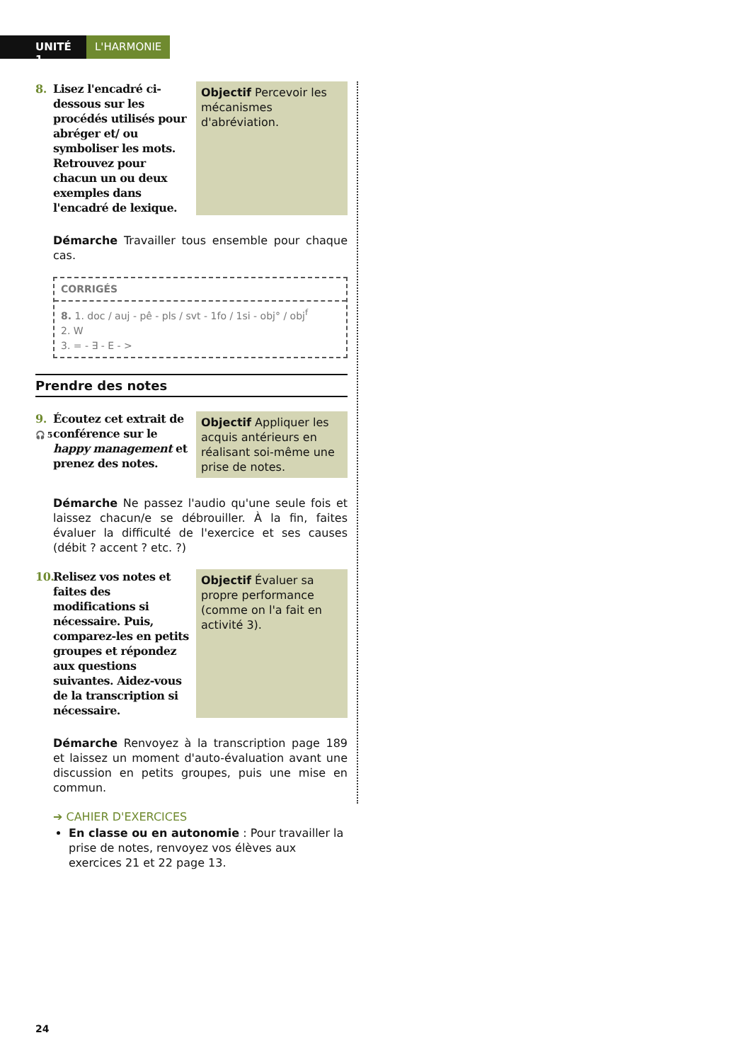UNITÉ 1
L'HARMONIE
8. Lisez l'encadré ci-dessous sur les procédés utilisés pour abréger et/ ou symboliser les mots. Retrouvez pour chacun un ou deux exemples dans l'encadré de lexique.
Objectif Percevoir les mécanismes d'abréviation.
Démarche Travailler tous ensemble pour chaque cas.
CORRIGÉS
8. 1. doc / auj - pê - pls / svt - 1fo / 1si - obj° / obj<sup>f</sup>
2. W
3. = - ∃ - E - >
Prendre des notes
9.
🎧 5 Écoutez cet extrait de conférence sur le happy management et prenez des notes.
Objectif Appliquer les acquis antérieurs en réalisant soi-même une prise de notes.
Démarche Ne passez l'audio qu'une seule fois et laissez chacun/e se débrouiller. À la fin, faites évaluer la difficulté de l'exercice et ses causes (débit ? accent ? etc. ?)
10. Relisez vos notes et faites des modifications si nécessaire. Puis, comparez-les en petits groupes et répondez aux questions suivantes. Aidez-vous de la transcription si nécessaire.
Objectif Évaluer sa propre performance (comme on l'a fait en activité 3).
Démarche Renvoyez à la transcription page 189 et laissez un moment d'auto-évaluation avant une discussion en petits groupes, puis une mise en commun.
➔ CAHIER D'EXERCICES
En classe ou en autonomie : Pour travailler la prise de notes, renvoyez vos élèves aux exercices 21 et 22 page 13.
24